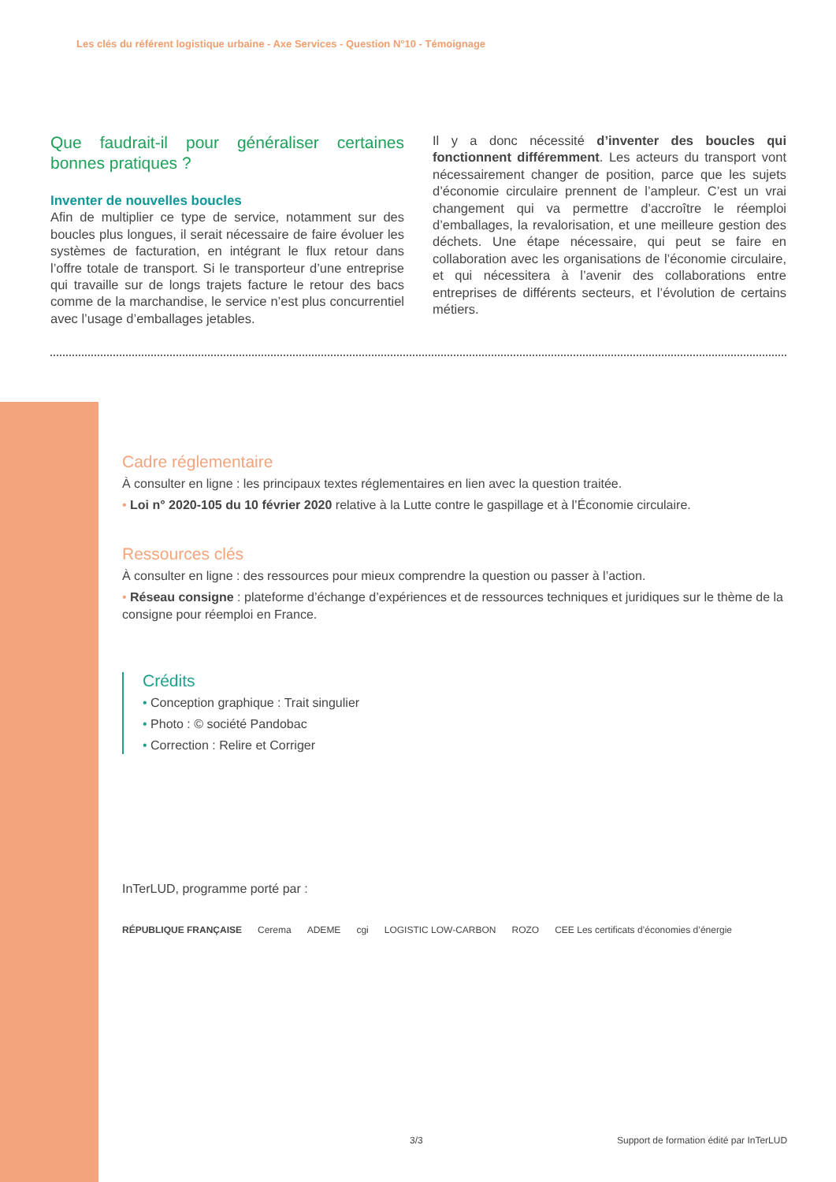Les clés du référent logistique urbaine - Axe Services - Question N°10 - Témoignage
Que faudrait-il pour généraliser certaines bonnes pratiques ?
Inventer de nouvelles boucles
Afin de multiplier ce type de service, notamment sur des boucles plus longues, il serait nécessaire de faire évoluer les systèmes de facturation, en intégrant le flux retour dans l’offre totale de transport. Si le transporteur d’une entreprise qui travaille sur de longs trajets facture le retour des bacs comme de la marchandise, le service n’est plus concurrentiel avec l’usage d’emballages jetables.
Il y a donc nécessité d’inventer des boucles qui fonctionnent différemment. Les acteurs du transport vont nécessairement changer de position, parce que les sujets d’économie circulaire prennent de l’ampleur. C’est un vrai changement qui va permettre d’accroître le réemploi d’emballages, la revalorisation, et une meilleure gestion des déchets. Une étape nécessaire, qui peut se faire en collaboration avec les organisations de l’économie circulaire, et qui nécessitera à l’avenir des collaborations entre entreprises de différents secteurs, et l’évolution de certains métiers.
Cadre réglementaire
À consulter en ligne : les principaux textes réglementaires en lien avec la question traitée.
• Loi n° 2020-105 du 10 février 2020 relative à la Lutte contre le gaspillage et à l’Économie circulaire.
Ressources clés
À consulter en ligne : des ressources pour mieux comprendre la question ou passer à l’action.
• Réseau consigne : plateforme d’échange d’expériences et de ressources techniques et juridiques sur le thème de la consigne pour réemploi en France.
Crédits
• Conception graphique : Trait singulier
• Photo : © société Pandobac
• Correction : Relire et Corriger
InTerLUD, programme porté par :
RÉPUBLIQUE FRANÇAISE Cerema ADEME cgi LOGISTIC LOW-CARBON ROZO CEE Les certificats d’économies d’énergie
3/3
Support de formation édité par InTerLUD